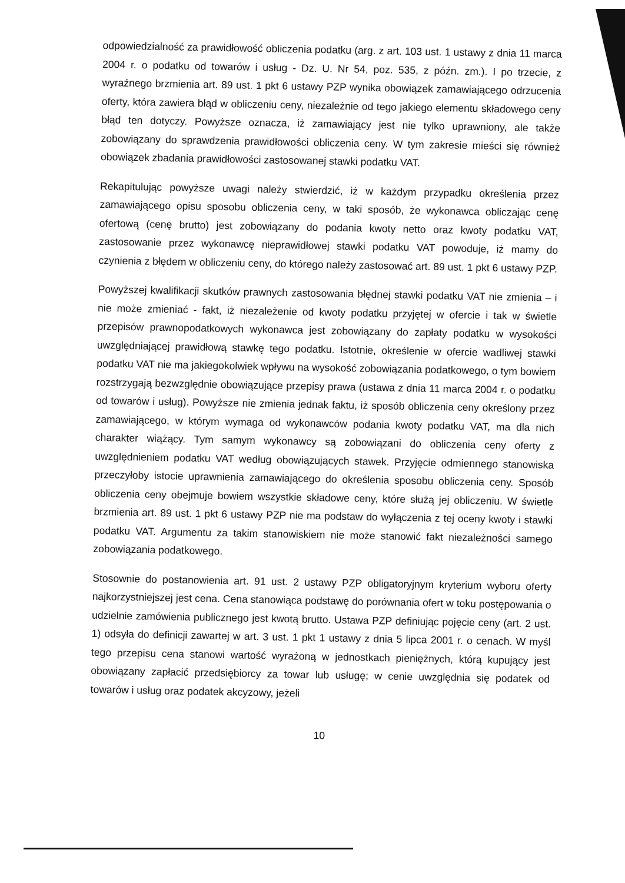odpowiedzialność za prawidłowość obliczenia podatku (arg. z art. 103 ust. 1 ustawy z dnia 11 marca 2004 r. o podatku od towarów i usług - Dz. U. Nr 54, poz. 535, z późn. zm.). I po trzecie, z wyraźnego brzmienia art. 89 ust. 1 pkt 6 ustawy PZP wynika obowiązek zamawiającego odrzucenia oferty, która zawiera błąd w obliczeniu ceny, niezależnie od tego jakiego elementu składowego ceny błąd ten dotyczy. Powyższe oznacza, iż zamawiający jest nie tylko uprawniony, ale także zobowiązany do sprawdzenia prawidłowości obliczenia ceny. W tym zakresie mieści się również obowiązek zbadania prawidłowości zastosowanej stawki podatku VAT.
Rekapitulując powyższe uwagi należy stwierdzić, iż w każdym przypadku określenia przez zamawiającego opisu sposobu obliczenia ceny, w taki sposób, że wykonawca obliczając cenę ofertową (cenę brutto) jest zobowiązany do podania kwoty netto oraz kwoty podatku VAT, zastosowanie przez wykonawcę nieprawidłowej stawki podatku VAT powoduje, iż mamy do czynienia z błędem w obliczeniu ceny, do którego należy zastosować art. 89 ust. 1 pkt 6 ustawy PZP.
Powyższej kwalifikacji skutków prawnych zastosowania błędnej stawki podatku VAT nie zmienia – i nie może zmieniać - fakt, iż niezależenie od kwoty podatku przyjętej w ofercie i tak w świetle przepisów prawnopodatkowych wykonawca jest zobowiązany do zapłaty podatku w wysokości uwzględniającej prawidłową stawkę tego podatku. Istotnie, określenie w ofercie wadliwej stawki podatku VAT nie ma jakiegokolwiek wpływu na wysokość zobowiązania podatkowego, o tym bowiem rozstrzygają bezwzględnie obowiązujące przepisy prawa (ustawa z dnia 11 marca 2004 r. o podatku od towarów i usług). Powyższe nie zmienia jednak faktu, iż sposób obliczenia ceny określony przez zamawiającego, w którym wymaga od wykonawców podania kwoty podatku VAT, ma dla nich charakter wiążący. Tym samym wykonawcy są zobowiązani do obliczenia ceny oferty z uwzględnieniem podatku VAT według obowiązujących stawek. Przyjęcie odmiennego stanowiska przeczyłoby istocie uprawnienia zamawiającego do określenia sposobu obliczenia ceny. Sposób obliczenia ceny obejmuje bowiem wszystkie składowe ceny, które służą jej obliczeniu. W świetle brzmienia art. 89 ust. 1 pkt 6 ustawy PZP nie ma podstaw do wyłączenia z tej oceny kwoty i stawki podatku VAT. Argumentu za takim stanowiskiem nie może stanowić fakt niezależności samego zobowiązania podatkowego.
Stosownie do postanowienia art. 91 ust. 2 ustawy PZP obligatoryjnym kryterium wyboru oferty najkorzystniejszej jest cena. Cena stanowiąca podstawę do porównania ofert w toku postępowania o udzielnie zamówienia publicznego jest kwotą brutto. Ustawa PZP definiując pojęcie ceny (art. 2 ust. 1) odsyła do definicji zawartej w art. 3 ust. 1 pkt 1 ustawy z dnia 5 lipca 2001 r. o cenach. W myśl tego przepisu cena stanowi wartość wyrażoną w jednostkach pieniężnych, którą kupujący jest obowiązany zapłacić przedsiębiorcy za towar lub usługę; w cenie uwzględnia się podatek od towarów i usług oraz podatek akcyzowy, jeżeli
10